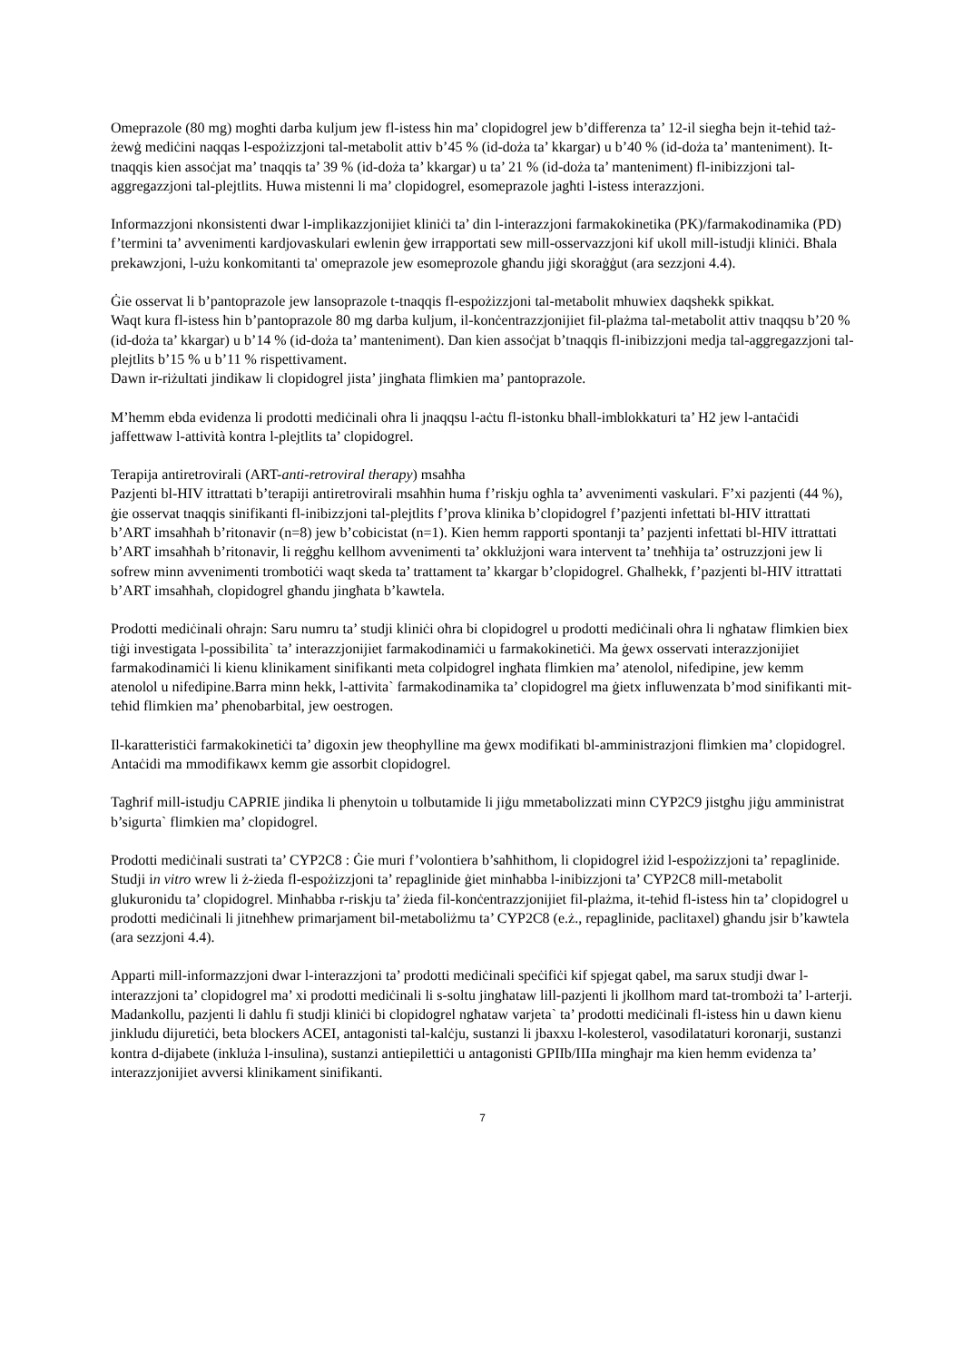Omeprazole (80 mg) mogħti darba kuljum jew fl-istess ħin ma’ clopidogrel jew b’differenza ta’ 12-il siegħa bejn it-teħid taż-żewġ mediċini naqqas l-espożizzjoni tal-metabolit attiv b’45 % (id-doża ta’ kkargar) u b’40 % (id-doża ta’ manteniment). It-tnaqqis kien assoċjat ma’ tnaqqis ta’ 39 % (id-doża ta’ kkargar) u ta’ 21 % (id-doża ta’ manteniment) fl-inibizzjoni tal-aggregazzjoni tal-plejtlits. Huwa mistenni li ma’ clopidogrel, esomeprazole jagħti l-istess interazzjoni.
Informazzjoni nkonsistenti dwar l-implikazzjonijiet kliniċi ta’ din l-interazzjoni farmakokinetika (PK)/farmakodinamika (PD) f’termini ta’ avvenimenti kardjovaskulari ewlenin ġew irrapportati sew mill-osservazzjoni kif ukoll mill-istudji kliniċi. Bħala prekawzjoni, l-użu konkomitanti ta' omeprazole jew esomeprozole għandu jiġi skoraġġut (ara sezzjoni 4.4).
Ġie osservat li b’pantoprazole jew lansoprazole t-tnaqqis fl-espożizzjoni tal-metabolit mhuwiex daqshekk spikkat.
Waqt kura fl-istess ħin b’pantoprazole 80 mg darba kuljum, il-konċentrazzjonijiet fil-plażma tal-metabolit attiv tnaqqsu b’20 % (id-doża ta’ kkargar) u b’14 % (id-doża ta’ manteniment). Dan kien assoċjat b’tnaqqis fl-inibizzjoni medja tal-aggregazzjoni tal-plejtlits b’15 % u b’11 % rispettivament.
Dawn ir-riżultati jindikaw li clopidogrel jista’ jingħata flimkien ma’ pantoprazole.
M’hemm ebda evidenza li prodotti mediċinali oħra li jnaqqsu l-aċtu fl-istonku bħall-imblokkaturi ta’ H2 jew l-antaċidi jaffettwaw l-attività kontra l-plejtlits ta’ clopidogrel.
Terapija antiretrovirali (ART-anti-retroviral therapy) msaħħa
Pazjenti bl-HIV ittrattati b’terapiji antiretrovirali msaħħin huma f’riskju ogħla ta’ avvenimenti vaskulari. F’xi pazjenti (44 %), ġie osservat tnaqqis sinifikanti fl-inibizzjoni tal-plejtlits f’prova klinika b’clopidogrel f’pazjenti infettati bl-HIV ittrattati b’ART imsaħħaħ b’ritonavir (n=8) jew b’cobicistat (n=1). Kien hemm rapporti spontanji ta’ pazjenti infettati bl-HIV ittrattati b’ART imsaħħaħ b’ritonavir, li reġgħu kellhom avvenimenti ta’ okklużjoni wara intervent ta’ tneħħija ta’ ostruzzjoni jew li sofrew minn avvenimenti trombotiċi waqt skeda ta’ trattament ta’ kkargar b’clopidogrel. Għalhekk, f’pazjenti bl-HIV ittrattati b’ART imsaħħaħ, clopidogrel għandu jingħata b’kawtela.
Prodotti mediċinali oħrajn: Saru numru ta’ studji kliniċi oħra bi clopidogrel u prodotti mediċinali oħra li ngħataw flimkien biex tiġi investigata l-possibilita` ta’ interazzjonijiet farmakodinamiċi u farmakokinetiċi. Ma ġewx osservati interazzjonijiet farmakodinamiċi li kienu klinikament sinifikanti meta colpidogrel ingħata flimkien ma’ atenolol, nifedipine, jew kemm atenolol u nifedipine.Barra minn hekk, l-attivita` farmakodinamika ta’ clopidogrel ma ġietx influwenzata b’mod sinifikanti mit-teħid flimkien ma’ phenobarbital, jew oestrogen.
Il-karatteristiċi farmakokinetiċi ta’ digoxin jew theophylline ma ġewx modifikati bl-amministrazjoni flimkien ma’ clopidogrel. Antaċidi ma mmodifikawx kemm gie assorbit clopidogrel.
Tagħrif mill-istudju CAPRIE jindika li phenytoin u tolbutamide li jiġu mmetabolizzati minn CYP2C9 jistgħu jiġu amministrat b’sigurta` flimkien ma’ clopidogrel.
Prodotti mediċinali sustrati ta’ CYP2C8 : Ġie muri f’volontiera b’saħħithom, li clopidogrel iżid l-espożizzjoni ta’ repaglinide. Studji in vitro wrew li ż-żieda fl-espożizzjoni ta’ repaglinide ġiet minħabba l-inibizzjoni ta’ CYP2C8 mill-metabolit glukuronidu ta’ clopidogrel. Minħabba r-riskju ta’ żieda fil-konċentrazzjonijiet fil-plażma, it-teħid fl-istess ħin ta’ clopidogrel u prodotti mediċinali li jitneħħew primarjament bil-metaboliżmu ta’ CYP2C8 (e.ż., repaglinide, paclitaxel) għandu jsir b’kawtela (ara sezzjoni 4.4).
Apparti mill-informazzjoni dwar l-interazzjoni ta’ prodotti mediċinali speċifiċi kif spjegat qabel, ma sarux studji dwar l-interazzjoni ta’ clopidogrel ma’ xi prodotti mediċinali li s-soltu jingħataw lill-pazjenti li jkollhom mard tat-trombożi ta’ l-arterji. Madankollu, pazjenti li daħlu fi studji kliniċi bi clopidogrel ngħataw varjeta` ta’ prodotti mediċinali fl-istess ħin u dawn kienu jinkludu dijuretiċi, beta blockers ACEI, antagonisti tal-kalċju, sustanzi li jbaxxu l-kolesterol, vasodilataturi koronarji, sustanzi kontra d-dijabete (inkluża l-insulina), sustanzi antiepilettiċi u antagonisti GPIIb/IIIa mingħajr ma kien hemm evidenza ta’ interazzjonijiet avversi klinikament sinifikanti.
7